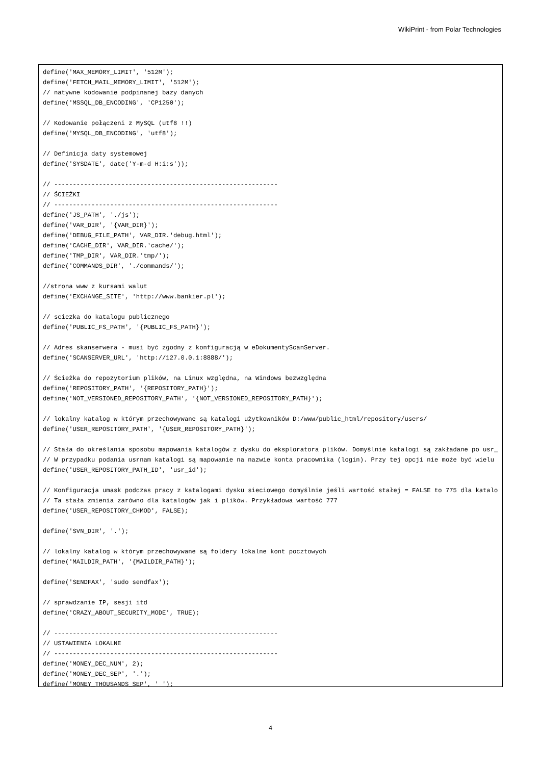WikiPrint - from Polar Technologies
define('MAX_MEMORY_LIMIT', '512M');
define('FETCH_MAIL_MEMORY_LIMIT', '512M');
// natywne kodowanie podpinanej bazy danych
define('MSSQL_DB_ENCODING', 'CP1250');

// Kodowanie połączeni z MySQL (utf8 !!)
define('MYSQL_DB_ENCODING', 'utf8');

// Definicja daty systemowej
define('SYSDATE', date('Y-m-d H:i:s'));

// ------------------------------------------------------------
// ŚCIEŻKI
// ------------------------------------------------------------
define('JS_PATH', './js');
define('VAR_DIR', '{VAR_DIR}');
define('DEBUG_FILE_PATH', VAR_DIR.'debug.html');
define('CACHE_DIR', VAR_DIR.'cache/');
define('TMP_DIR', VAR_DIR.'tmp/');
define('COMMANDS_DIR', './commands/');

//strona www z kursami walut
define('EXCHANGE_SITE', 'http://www.bankier.pl');

// sciezka do katalogu publicznego
define('PUBLIC_FS_PATH', '{PUBLIC_FS_PATH}');

// Adres skanserwera - musi być zgodny z konfiguracją w eDokumentyScanServer.
define('SCANSERVER_URL', 'http://127.0.0.1:8888/');

// Ścieżka do repozytorium plików, na Linux względna, na Windows bezwzględna
define('REPOSITORY_PATH', '{REPOSITORY_PATH}');
define('NOT_VERSIONED_REPOSITORY_PATH', '{NOT_VERSIONED_REPOSITORY_PATH}');

// lokalny katalog w którym przechowywane są katalogi użytkowników D:/www/public_html/repository/users/
define('USER_REPOSITORY_PATH', '{USER_REPOSITORY_PATH}');

// Stała do określania sposobu mapowania katalogów z dysku do eksploratora plików. Domyślnie katalogi są zakładane po usr_
// W przypadku podania usrnam katalogi są mapowanie na nazwie konta pracownika (login). Przy tej opcji nie może być wielu
define('USER_REPOSITORY_PATH_ID', 'usr_id');

// Konfiguracja umask podczas pracy z katalogami dysku sieciowego domyślnie jeśli wartość stałej = FALSE to 775 dla katalo
// Ta stała zmienia zarówno dla katalogów jak i plików. Przykładowa wartość 777
define('USER_REPOSITORY_CHMOD', FALSE);

define('SVN_DIR', '.');

// lokalny katalog w którym przechowywane są foldery lokalne kont pocztowych
define('MAILDIR_PATH', '{MAILDIR_PATH}');

define('SENDFAX', 'sudo sendfax');

// sprawdzanie IP, sesji itd
define('CRAZY_ABOUT_SECURITY_MODE', TRUE);

// ------------------------------------------------------------
// USTAWIENIA LOKALNE
// ------------------------------------------------------------
define('MONEY_DEC_NUM', 2);
define('MONEY_DEC_SEP', '.');
define('MONEY_THOUSANDS_SEP', ' ');
4